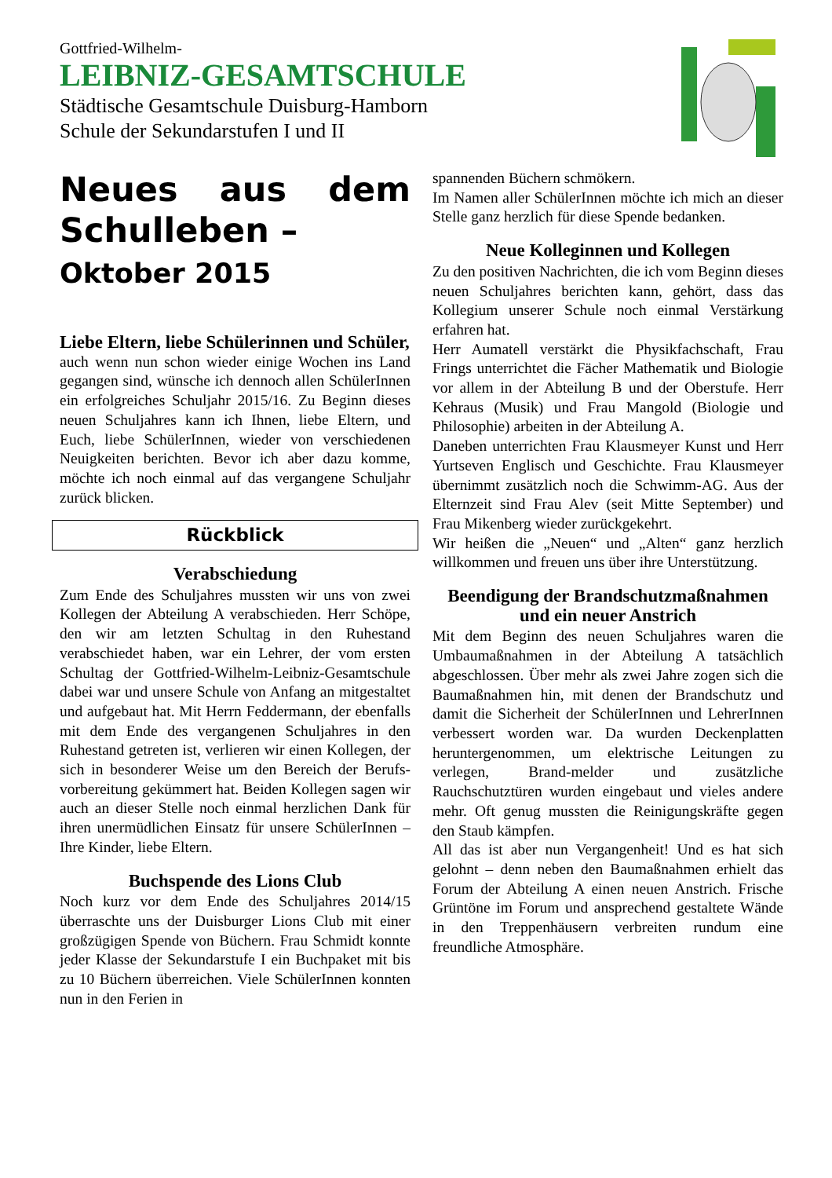Gottfried-Wilhelm-
LEIBNIZ-GESAMTSCHULE
Städtische Gesamtschule Duisburg-Hamborn
Schule der Sekundarstufen I und II
Neues aus dem Schulleben –
Oktober 2015
Liebe Eltern, liebe Schülerinnen und Schüler,
auch wenn nun schon wieder einige Wochen ins Land gegangen sind, wünsche ich dennoch allen SchülerInnen ein erfolgreiches Schuljahr 2015/16. Zu Beginn dieses neuen Schuljahres kann ich Ihnen, liebe Eltern, und Euch, liebe SchülerInnen, wieder von verschiedenen Neuigkeiten berichten. Bevor ich aber dazu komme, möchte ich noch einmal auf das vergangene Schuljahr zurück blicken.
Rückblick
Verabschiedung
Zum Ende des Schuljahres mussten wir uns von zwei Kollegen der Abteilung A verabschieden. Herr Schöpe, den wir am letzten Schultag in den Ruhestand verabschiedet haben, war ein Lehrer, der vom ersten Schultag der Gottfried-Wilhelm-Leibniz-Gesamtschule dabei war und unsere Schule von Anfang an mitgestaltet und aufgebaut hat. Mit Herrn Feddermann, der ebenfalls mit dem Ende des vergangenen Schuljahres in den Ruhestand getreten ist, verlieren wir einen Kollegen, der sich in besonderer Weise um den Bereich der Berufs-vorbereitung gekümmert hat. Beiden Kollegen sagen wir auch an dieser Stelle noch einmal herzlichen Dank für ihren unermüdlichen Einsatz für unsere SchülerInnen – Ihre Kinder, liebe Eltern.
Buchspende des Lions Club
Noch kurz vor dem Ende des Schuljahres 2014/15 überraschte uns der Duisburger Lions Club mit einer großzügigen Spende von Büchern. Frau Schmidt konnte jeder Klasse der Sekundarstufe I ein Buchpaket mit bis zu 10 Büchern überreichen. Viele SchülerInnen konnten nun in den Ferien in
spannenden Büchern schmökern.
Im Namen aller SchülerInnen möchte ich mich an dieser Stelle ganz herzlich für diese Spende bedanken.
Neue Kolleginnen und Kollegen
Zu den positiven Nachrichten, die ich vom Beginn dieses neuen Schuljahres berichten kann, gehört, dass das Kollegium unserer Schule noch einmal Verstärkung erfahren hat.
Herr Aumatell verstärkt die Physikfachschaft, Frau Frings unterrichtet die Fächer Mathematik und Biologie vor allem in der Abteilung B und der Oberstufe. Herr Kehraus (Musik) und Frau Mangold (Biologie und Philosophie) arbeiten in der Abteilung A.
Daneben unterrichten Frau Klausmeyer Kunst und Herr Yurtseven Englisch und Geschichte. Frau Klausmeyer übernimmt zusätzlich noch die Schwimm-AG. Aus der Elternzeit sind Frau Alev (seit Mitte September) und Frau Mikenberg wieder zurückgekehrt.
Wir heißen die „Neuen“ und „Alten“ ganz herzlich willkommen und freuen uns über ihre Unterstützung.
Beendigung der Brandschutzmaßnahmen und ein neuer Anstrich
Mit dem Beginn des neuen Schuljahres waren die Umbaumaßnahmen in der Abteilung A tatsächlich abgeschlossen. Über mehr als zwei Jahre zogen sich die Baumaßnahmen hin, mit denen der Brandschutz und damit die Sicherheit der SchülerInnen und LehrerInnen verbessert worden war. Da wurden Deckenplatten heruntergenommen, um elektrische Leitungen zu verlegen, Brand-melder und zusätzliche Rauchschutztüren wurden eingebaut und vieles andere mehr. Oft genug mussten die Reinigungskräfte gegen den Staub kämpfen.
All das ist aber nun Vergangenheit! Und es hat sich gelohnt – denn neben den Baumaßnahmen erhielt das Forum der Abteilung A einen neuen Anstrich. Frische Grüntöne im Forum und ansprechend gestaltete Wände in den Treppenhäusern verbreiten rundum eine freundliche Atmosphäre.